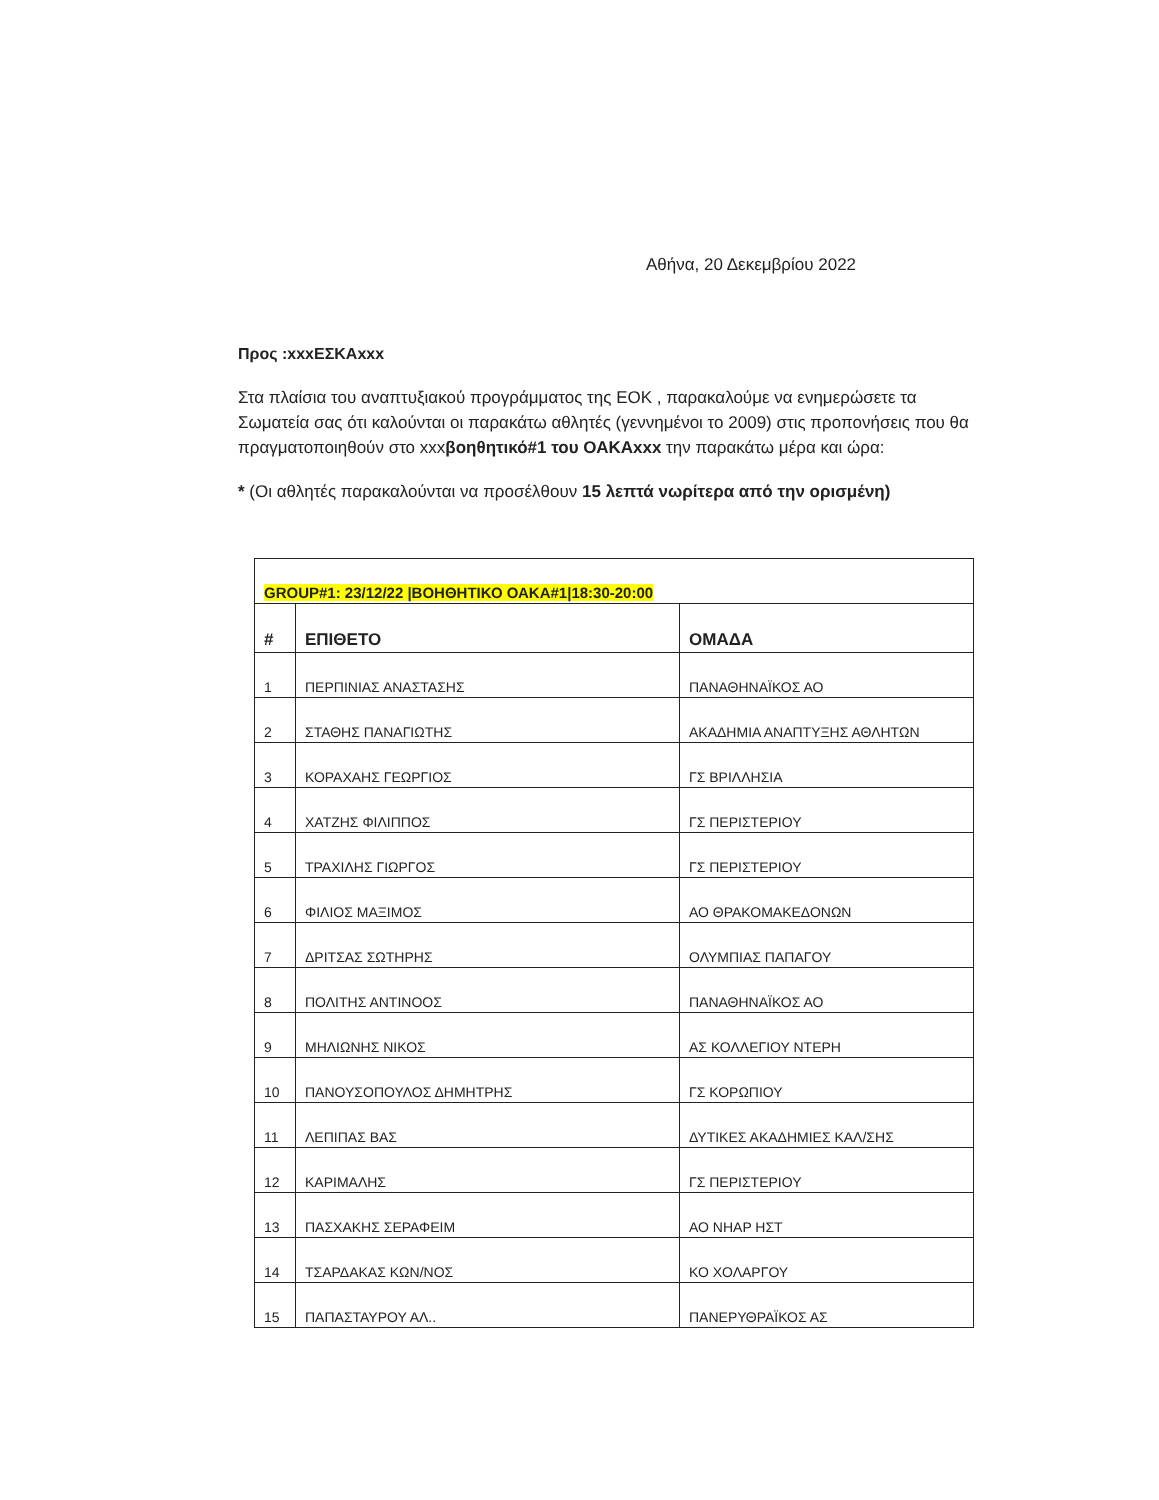Αθήνα, 20 Δεκεμβρίου 2022
Προς :xxxΕΣΚΑxxx
Στα πλαίσια του αναπτυξιακού προγράμματος της ΕΟΚ , παρακαλούμε να ενημερώσετε τα Σωματεία σας ότι καλούνται οι παρακάτω αθλητές (γεννημένοι το 2009) στις προπονήσεις που θα πραγματοποιηθούν στο xxxβοηθητικό#1 του ΟΑΚΑxxx την παρακάτω μέρα και ώρα:
* (Οι αθλητές παρακαλούνται να προσέλθουν 15 λεπτά νωρίτερα από την ορισμένη)
| GROUP#1: 23/12/22 /ΒΟΗΘΗΤΙΚΟ ΟΑΚΑ#1/18:30-20:00 | | |
| # | ΕΠΙΘΕΤΟ | ΟΜΑΔΑ |
| 1 | ΠΕΡΠΙΝΙΑΣ ΑΝΑΣΤΑΣΗΣ | ΠΑΝΑΘΗΝΑΪΚΟΣ ΑΟ |
| 2 | ΣΤΑΘΗΣ ΠΑΝΑΓΙΩΤΗΣ | ΑΚΑΔΗΜΙΑ ΑΝΑΠΤΥΞΗΣ ΑΘΛΗΤΩΝ |
| 3 | ΚΟΡΑΧΑΗΣ ΓΕΩΡΓΙΟΣ | ΓΣ ΒΡΙΛΛΗΣΙΑ |
| 4 | ΧΑΤΖΗΣ ΦΙΛΙΠΠΟΣ | ΓΣ ΠΕΡΙΣΤΕΡΙΟΥ |
| 5 | ΤΡΑΧΙΛΗΣ ΓΙΩΡΓΟΣ | ΓΣ ΠΕΡΙΣΤΕΡΙΟΥ |
| 6 | ΦΙΛΙΟΣ ΜΑΞΙΜΟΣ | ΑΟ ΘΡΑΚΟΜΑΚΕΔΟΝΩΝ |
| 7 | ΔΡΙΤΣΑΣ ΣΩΤΗΡΗΣ | ΟΛΥΜΠΙΑΣ ΠΑΠΑΓΟΥ |
| 8 | ΠΟΛΙΤΗΣ ΑΝΤΙΝΟΟΣ | ΠΑΝΑΘΗΝΑΪΚΟΣ ΑΟ |
| 9 | ΜΗΛΙΩΝΗΣ ΝΙΚΟΣ | ΑΣ ΚΟΛΛΕΓΙΟΥ ΝΤΕΡΗ |
| 10 | ΠΑΝΟΥΣΟΠΟΥΛΟΣ ΔΗΜΗΤΡΗΣ | ΓΣ ΚΟΡΩΠΙΟΥ |
| 11 | ΛΕΠΙΠΑΣ ΒΑΣ | ΔΥΤΙΚΕΣ ΑΚΑΔΗΜΙΕΣ ΚΑΛ/ΣΗΣ |
| 12 | ΚΑΡΙΜΑΛΗΣ | ΓΣ ΠΕΡΙΣΤΕΡΙΟΥ |
| 13 | ΠΑΣΧΑΚΗΣ ΣΕΡΑΦΕΙΜ | ΑΟ ΝΗΑΡ ΗΣΤ |
| 14 | ΤΣΑΡΔΑΚΑΣ ΚΩΝ/ΝΟΣ | ΚΟ ΧΟΛΑΡΓΟΥ |
| 15 | ΠΑΠΑΣΤΑΥΡΟΥ ΑΛ.. | ΠΑΝΕΡΥΘΡΑΪΚΟΣ ΑΣ |